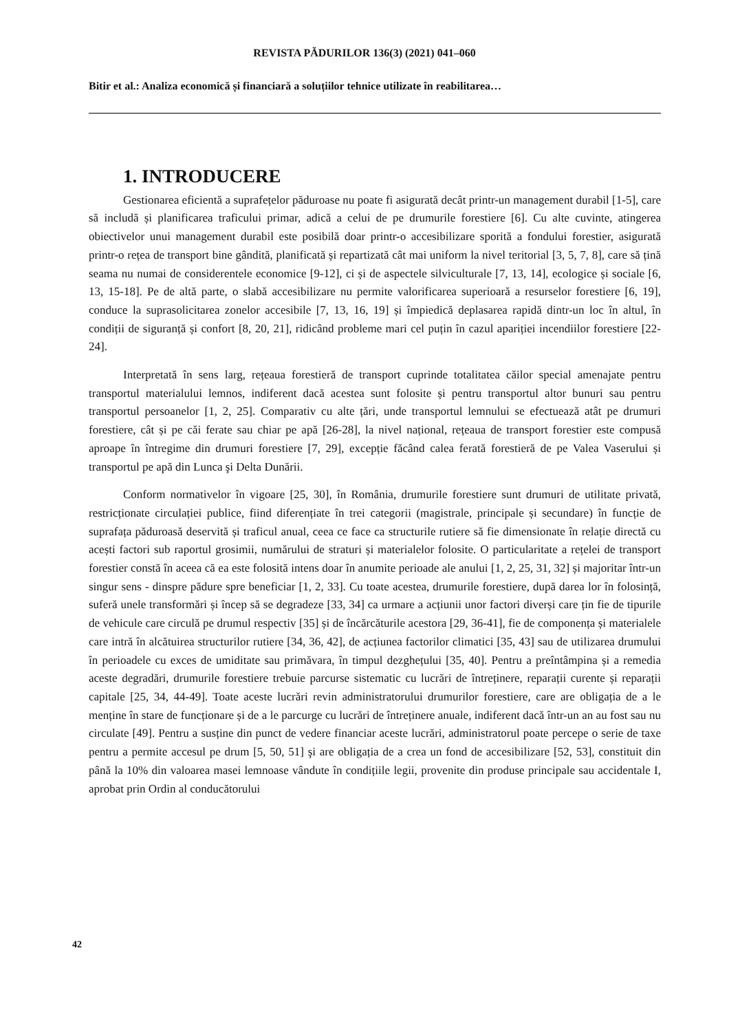REVISTA PĂDURILOR 136(3) (2021) 041–060
Bitir et al.: Analiza economică și financiară a soluțiilor tehnice utilizate în reabilitarea…
1. INTRODUCERE
Gestionarea eficientă a suprafețelor păduroase nu poate fi asigurată decât printr-un management durabil [1-5], care să includă și planificarea traficului primar, adică a celui de pe drumurile forestiere [6]. Cu alte cuvinte, atingerea obiectivelor unui management durabil este posibilă doar printr-o accesibilizare sporită a fondului forestier, asigurată printr-o rețea de transport bine gândită, planificată și repartizată cât mai uniform la nivel teritorial [3, 5, 7, 8], care să țină seama nu numai de considerentele economice [9-12], ci și de aspectele silviculturale [7, 13, 14], ecologice și sociale [6, 13, 15-18]. Pe de altă parte, o slabă accesibilizare nu permite valorificarea superioară a resurselor forestiere [6, 19], conduce la suprasolicitarea zonelor accesibile [7, 13, 16, 19] și împiedică deplasarea rapidă dintr-un loc în altul, în condiții de siguranță și confort [8, 20, 21], ridicând probleme mari cel puțin în cazul apariției incendiilor forestiere [22-24].
Interpretată în sens larg, rețeaua forestieră de transport cuprinde totalitatea căilor special amenajate pentru transportul materialului lemnos, indiferent dacă acestea sunt folosite și pentru transportul altor bunuri sau pentru transportul persoanelor [1, 2, 25]. Comparativ cu alte țări, unde transportul lemnului se efectuează atât pe drumuri forestiere, cât și pe căi ferate sau chiar pe apă [26-28], la nivel național, rețeaua de transport forestier este compusă aproape în întregime din drumuri forestiere [7, 29], excepție făcând calea ferată forestieră de pe Valea Vaserului și transportul pe apă din Lunca şi Delta Dunării.
Conform normativelor în vigoare [25, 30], în România, drumurile forestiere sunt drumuri de utilitate privată, restricționate circulației publice, fiind diferențiate în trei categorii (magistrale, principale și secundare) în funcție de suprafața păduroasă deservită și traficul anual, ceea ce face ca structurile rutiere să fie dimensionate în relație directă cu acești factori sub raportul grosimii, numărului de straturi și materialelor folosite. O particularitate a rețelei de transport forestier constă în aceea că ea este folosită intens doar în anumite perioade ale anului [1, 2, 25, 31, 32] și majoritar într-un singur sens - dinspre pădure spre beneficiar [1, 2, 33]. Cu toate acestea, drumurile forestiere, după darea lor în folosință, suferă unele transformări și încep să se degradeze [33, 34] ca urmare a acțiunii unor factori diverși care țin fie de tipurile de vehicule care circulă pe drumul respectiv [35] și de încărcăturile acestora [29, 36-41], fie de componența și materialele care intră în alcătuirea structurilor rutiere [34, 36, 42], de acțiunea factorilor climatici [35, 43] sau de utilizarea drumului în perioadele cu exces de umiditate sau primăvara, în timpul dezghețului [35, 40]. Pentru a preîntâmpina și a remedia aceste degradări, drumurile forestiere trebuie parcurse sistematic cu lucrări de întreținere, reparații curente și reparații capitale [25, 34, 44-49]. Toate aceste lucrări revin administratorului drumurilor forestiere, care are obligația de a le menține în stare de funcționare și de a le parcurge cu lucrări de întreținere anuale, indiferent dacă într-un an au fost sau nu circulate [49]. Pentru a susține din punct de vedere financiar aceste lucrări, administratorul poate percepe o serie de taxe pentru a permite accesul pe drum [5, 50, 51] şi are obligația de a crea un fond de accesibilizare [52, 53], constituit din până la 10% din valoarea masei lemnoase vândute în condițiile legii, provenite din produse principale sau accidentale I, aprobat prin Ordin al conducătorului
42